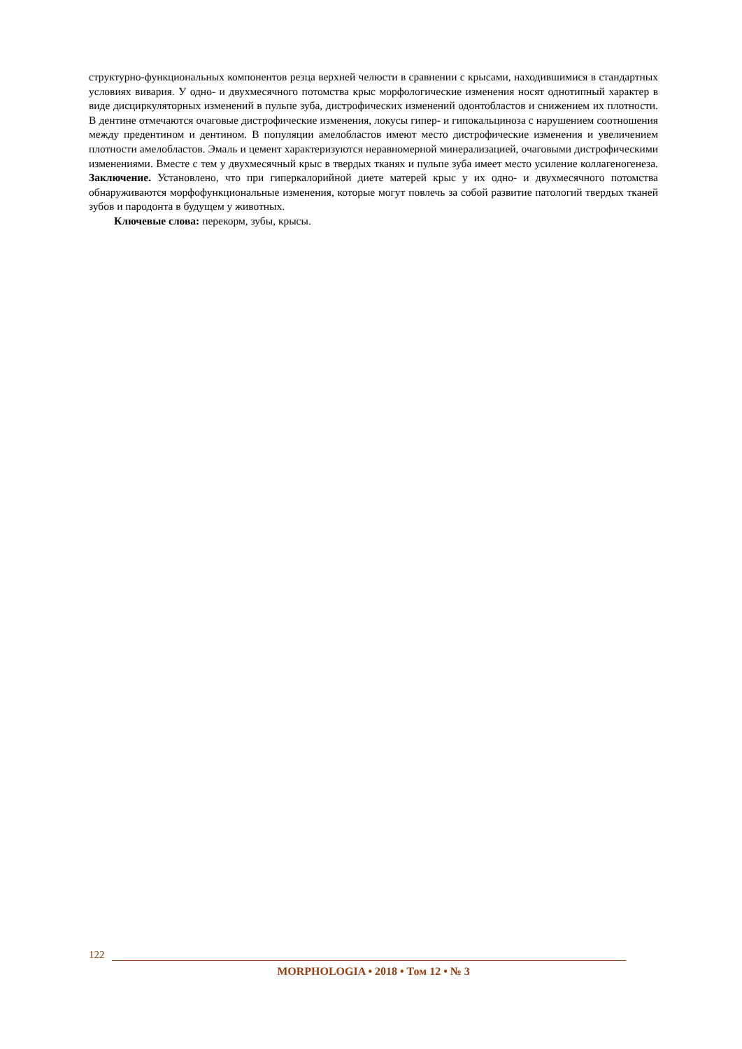структурно-функциональных компонентов резца верхней челюсти в сравнении с крысами, находившимися в стандартных условиях вивария. У одно- и двухмесячного потомства крыс морфологические изменения носят однотипный характер в виде дисциркуляторных изменений в пульпе зуба, дистрофических изменений одонтобластов и снижением их плотности. В дентине отмечаются очаговые дистрофические изменения, локусы гипер- и гипокальциноза с нарушением соотношения между предентином и дентином. В популяции амелобластов имеют место дистрофические изменения и увеличением плотности амелобластов. Эмаль и цемент характеризуются неравномерной минерализацией, очаговыми дистрофическими изменениями. Вместе с тем у двухмесячный крыс в твердых тканях и пульпе зуба имеет место усиление коллагеногенеза. Заключение. Установлено, что при гиперкалорийной диете матерей крыс у их одно- и двухмесячного потомства обнаруживаются морфофункциональные изменения, которые могут повлечь за собой развитие патологий твердых тканей зубов и пародонта в будущем у животных.
Ключевые слова: перекорм, зубы, крысы.
122
MORPHOLOGIA • 2018 • Том 12 • № 3